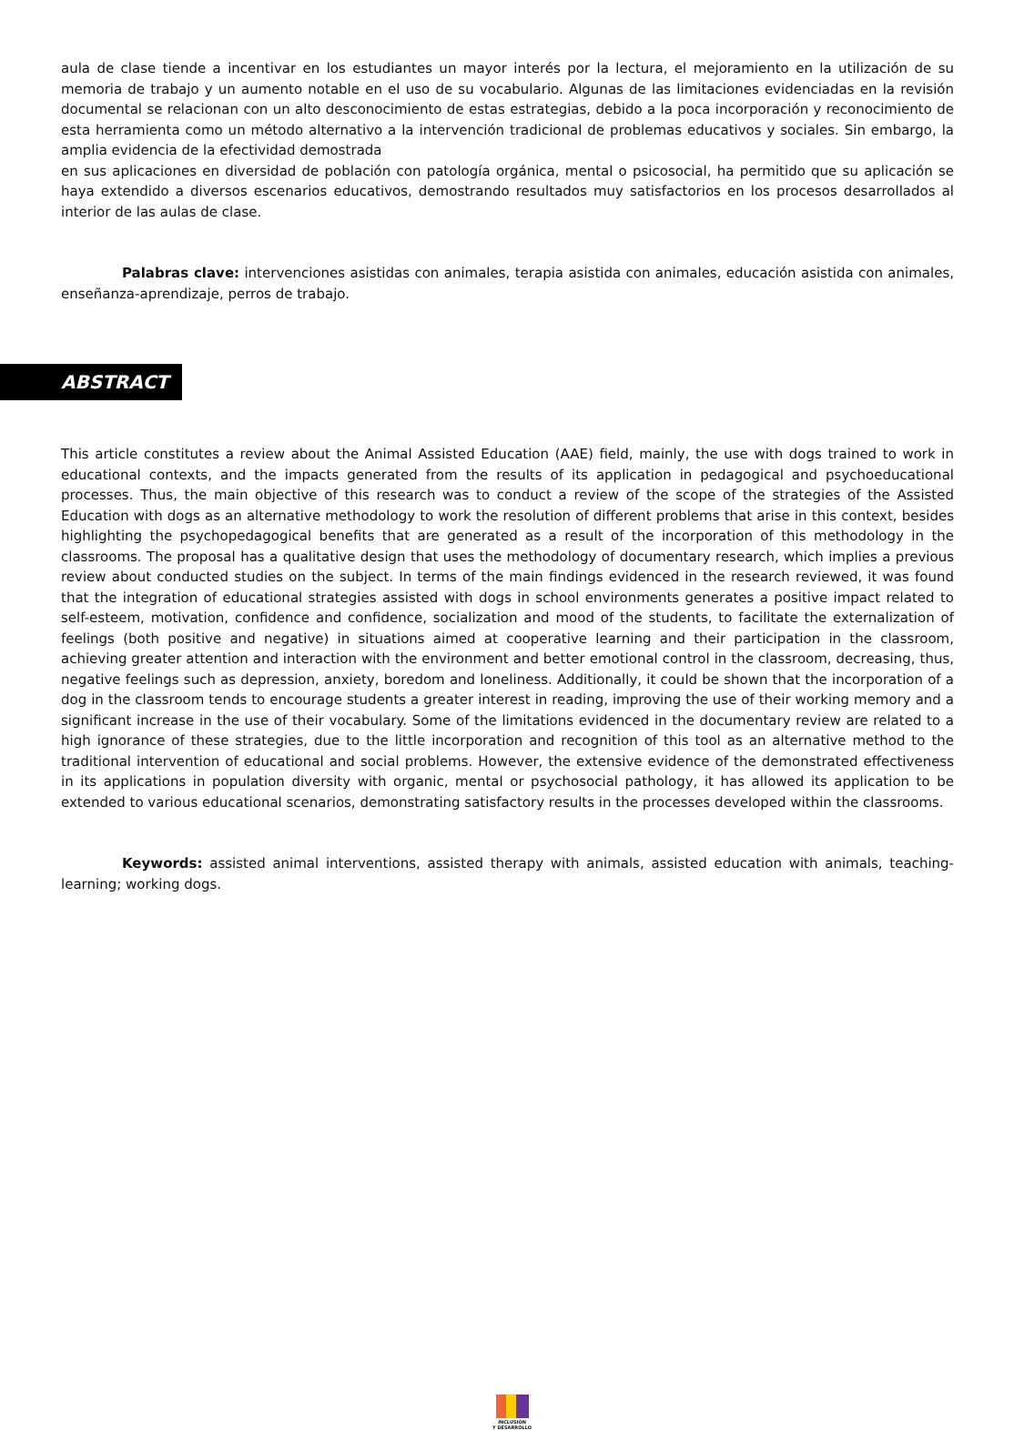aula de clase tiende a incentivar en los estudiantes un mayor interés por la lectura, el mejoramiento en la utilización de su memoria de trabajo y un aumento notable en el uso de su vocabulario. Algunas de las limitaciones evidenciadas en la revisión documental se relacionan con un alto desconocimiento de estas estrategias, debido a la poca incorporación y reconocimiento de esta herramienta como un método alternativo a la intervención tradicional de problemas educativos y sociales. Sin embargo, la amplia evidencia de la efectividad demostrada
en sus aplicaciones en diversidad de población con patología orgánica, mental o psicosocial, ha permitido que su aplicación se haya extendido a diversos escenarios educativos, demostrando resultados muy satisfactorios en los procesos desarrollados al interior de las aulas de clase.
Palabras clave: intervenciones asistidas con animales, terapia asistida con animales, educación asistida con animales, enseñanza-aprendizaje, perros de trabajo.
ABSTRACT
This article constitutes a review about the Animal Assisted Education (AAE) field, mainly, the use with dogs trained to work in educational contexts, and the impacts generated from the results of its application in pedagogical and psychoeducational processes. Thus, the main objective of this research was to conduct a review of the scope of the strategies of the Assisted Education with dogs as an alternative methodology to work the resolution of different problems that arise in this context, besides highlighting the psychopedagogical benefits that are generated as a result of the incorporation of this methodology in the classrooms. The proposal has a qualitative design that uses the methodology of documentary research, which implies a previous review about conducted studies on the subject. In terms of the main findings evidenced in the research reviewed, it was found that the integration of educational strategies assisted with dogs in school environments generates a positive impact related to self-esteem, motivation, confidence and confidence, socialization and mood of the students, to facilitate the externalization of feelings (both positive and negative) in situations aimed at cooperative learning and their participation in the classroom, achieving greater attention and interaction with the environment and better emotional control in the classroom, decreasing, thus, negative feelings such as depression, anxiety, boredom and loneliness. Additionally, it could be shown that the incorporation of a dog in the classroom tends to encourage students a greater interest in reading, improving the use of their working memory and a significant increase in the use of their vocabulary. Some of the limitations evidenced in the documentary review are related to a high ignorance of these strategies, due to the little incorporation and recognition of this tool as an alternative method to the traditional intervention of educational and social problems. However, the extensive evidence of the demonstrated effectiveness in its applications in population diversity with organic, mental or psychosocial pathology, it has allowed its application to be extended to various educational scenarios, demonstrating satisfactory results in the processes developed within the classrooms.
Keywords: assisted animal interventions, assisted therapy with animals, assisted education with animals, teaching-learning; working dogs.
INCLUSIÓN
Y DESARROLLO